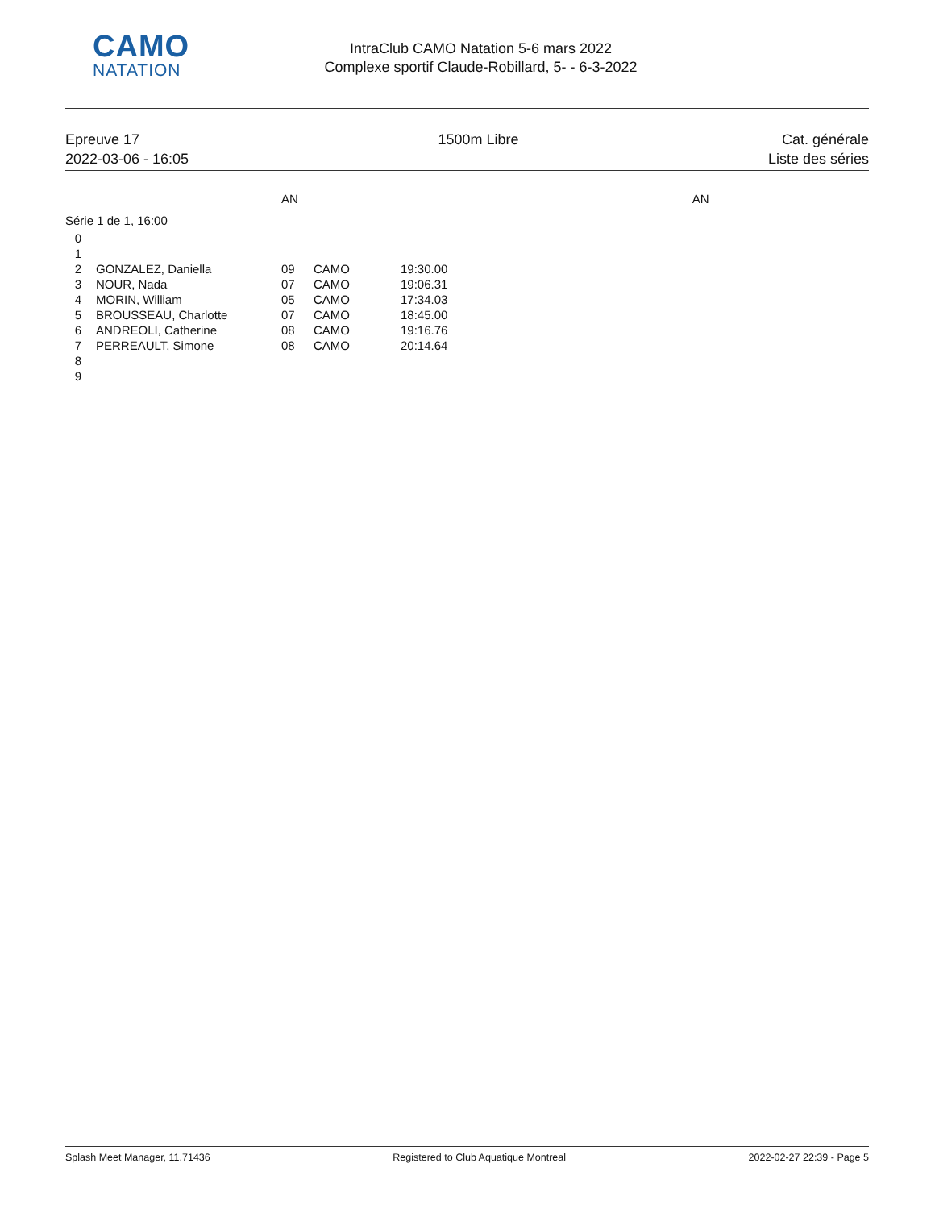CAMO
NATATION
IntraClub CAMO Natation 5-6 mars 2022
Complexe sportif Claude-Robillard, 5- - 6-3-2022
Epreuve 17
2022-03-06 - 16:05
1500m Libre Cat. générale
Liste des séries
AN AN
Série 1 de 1, 16:00
| 0 | | | | |
| 1 | | | | |
| 2 | GONZALEZ, Daniella | 09 | CAMO | 19:30.00 |
| 3 | NOUR, Nada | 07 | CAMO | 19:06.31 |
| 4 | MORIN, William | 05 | CAMO | 17:34.03 |
| 5 | BROUSSEAU, Charlotte | 07 | CAMO | 18:45.00 |
| 6 | ANDREOLI, Catherine | 08 | CAMO | 19:16.76 |
| 7 | PERREAULT, Simone | 08 | CAMO | 20:14.64 |
| 8 | | | | |
| 9 | | | | |
Splash Meet Manager, 11.71436 Registered to Club Aquatique Montreal 2022-02-27 22:39 - Page 5